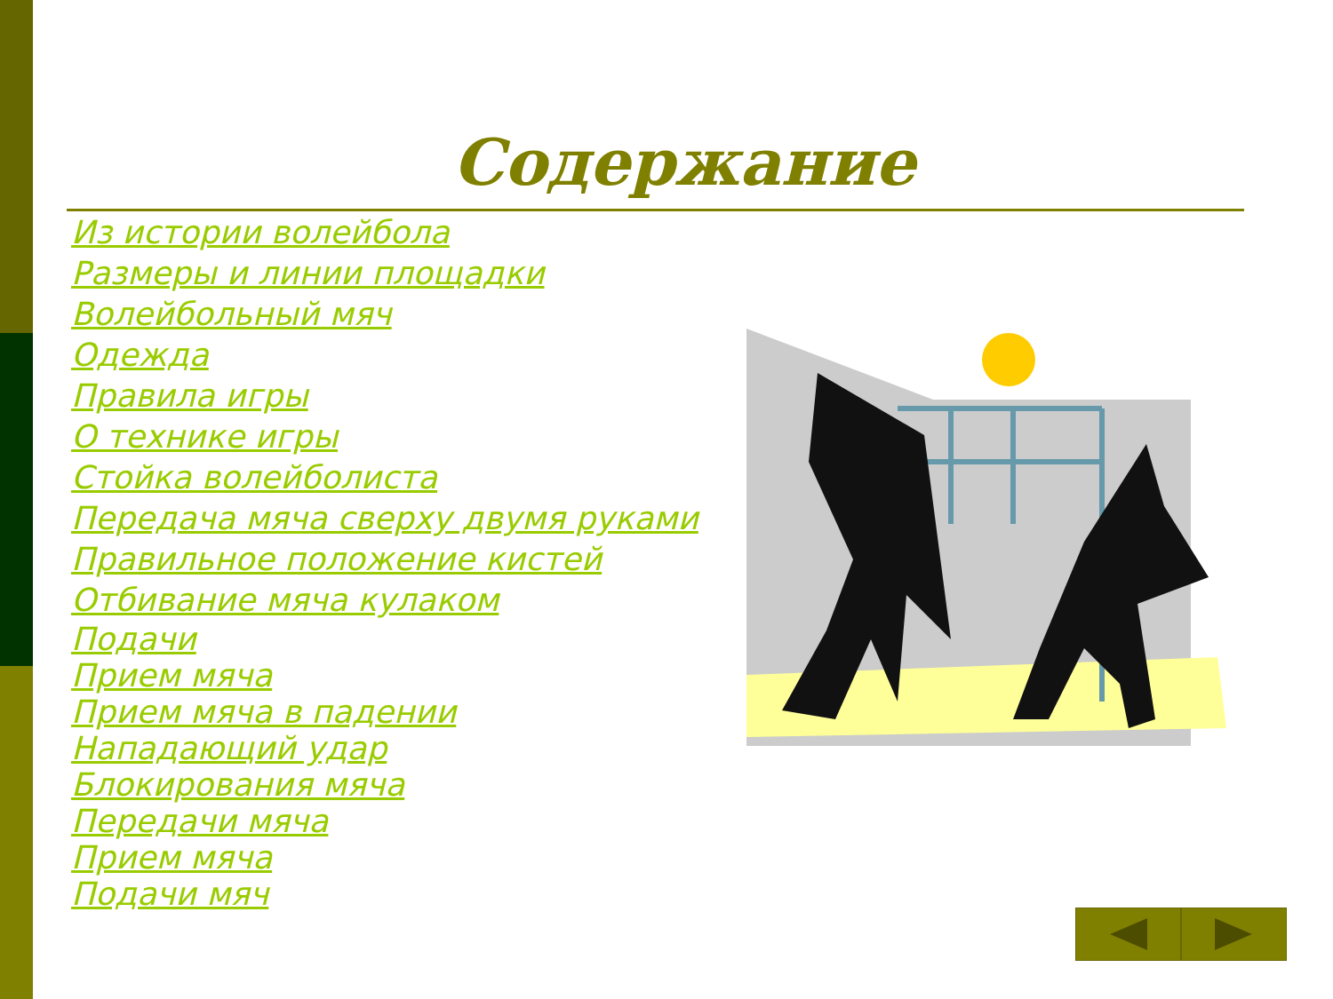Содержание
Из истории волейбола
Размеры и линии площадки
Волейбольный мяч
Одежда
Правила игры
О технике игры
Стойка волейболиста
Передача мяча сверху двумя руками
Правильное положение кистей
Отбивание мяча кулаком
Подачи
Прием мяча
Прием мяча в падении
Нападающий удар
Блокирования мяча
Передачи мяча
Прием мяча
Подачи мяч